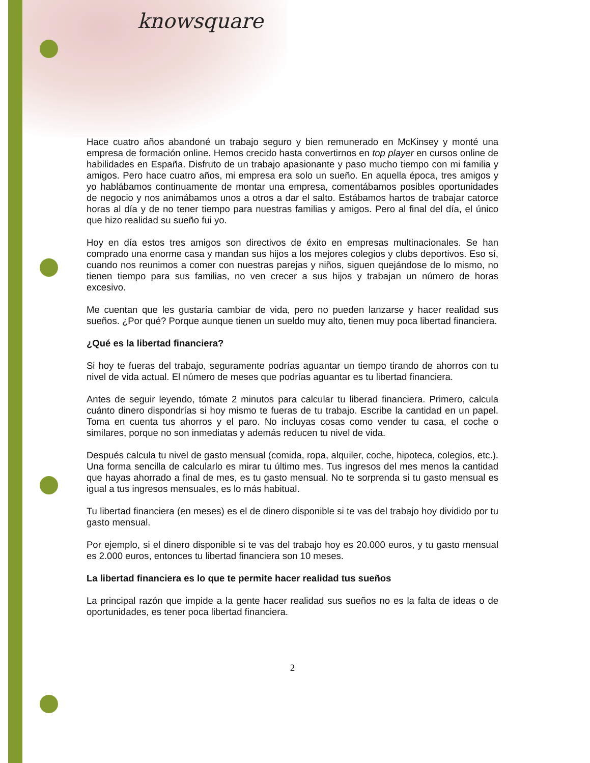knowsquare
Hace cuatro años abandoné un trabajo seguro y bien remunerado en McKinsey y monté una empresa de formación online. Hemos crecido hasta convertirnos en top player en cursos online de habilidades en España. Disfruto de un trabajo apasionante y paso mucho tiempo con mi familia y amigos. Pero hace cuatro años, mi empresa era solo un sueño. En aquella época, tres amigos y yo hablábamos continuamente de montar una empresa, comentábamos posibles oportunidades de negocio y nos animábamos unos a otros a dar el salto. Estábamos hartos de trabajar catorce horas al día y de no tener tiempo para nuestras familias y amigos. Pero al final del día, el único que hizo realidad su sueño fui yo.
Hoy en día estos tres amigos son directivos de éxito en empresas multinacionales. Se han comprado una enorme casa y mandan sus hijos a los mejores colegios y clubs deportivos. Eso sí, cuando nos reunimos a comer con nuestras parejas y niños, siguen quejándose de lo mismo, no tienen tiempo para sus familias, no ven crecer a sus hijos y trabajan un número de horas excesivo.
Me cuentan que les gustaría cambiar de vida, pero no pueden lanzarse y hacer realidad sus sueños. ¿Por qué? Porque aunque tienen un sueldo muy alto, tienen muy poca libertad financiera.
¿Qué es la libertad financiera?
Si hoy te fueras del trabajo, seguramente podrías aguantar un tiempo tirando de ahorros con tu nivel de vida actual. El número de meses que podrías aguantar es tu libertad financiera.
Antes de seguir leyendo, tómate 2 minutos para calcular tu liberad financiera. Primero, calcula cuánto dinero dispondrías si hoy mismo te fueras de tu trabajo. Escribe la cantidad en un papel. Toma en cuenta tus ahorros y el paro. No incluyas cosas como vender tu casa, el coche o similares, porque no son inmediatas y además reducen tu nivel de vida.
Después calcula tu nivel de gasto mensual (comida, ropa, alquiler, coche, hipoteca, colegios, etc.). Una forma sencilla de calcularlo es mirar tu último mes. Tus ingresos del mes menos la cantidad que hayas ahorrado a final de mes, es tu gasto mensual. No te sorprenda si tu gasto mensual es igual a tus ingresos mensuales, es lo más habitual.
Tu libertad financiera (en meses) es el de dinero disponible si te vas del trabajo hoy dividido por tu gasto mensual.
Por ejemplo, si el dinero disponible si te vas del trabajo hoy es 20.000 euros, y tu gasto mensual es 2.000 euros, entonces tu libertad financiera son 10 meses.
La libertad financiera es lo que te permite hacer realidad tus sueños
La principal razón que impide a la gente hacer realidad sus sueños no es la falta de ideas o de oportunidades, es tener poca libertad financiera.
2